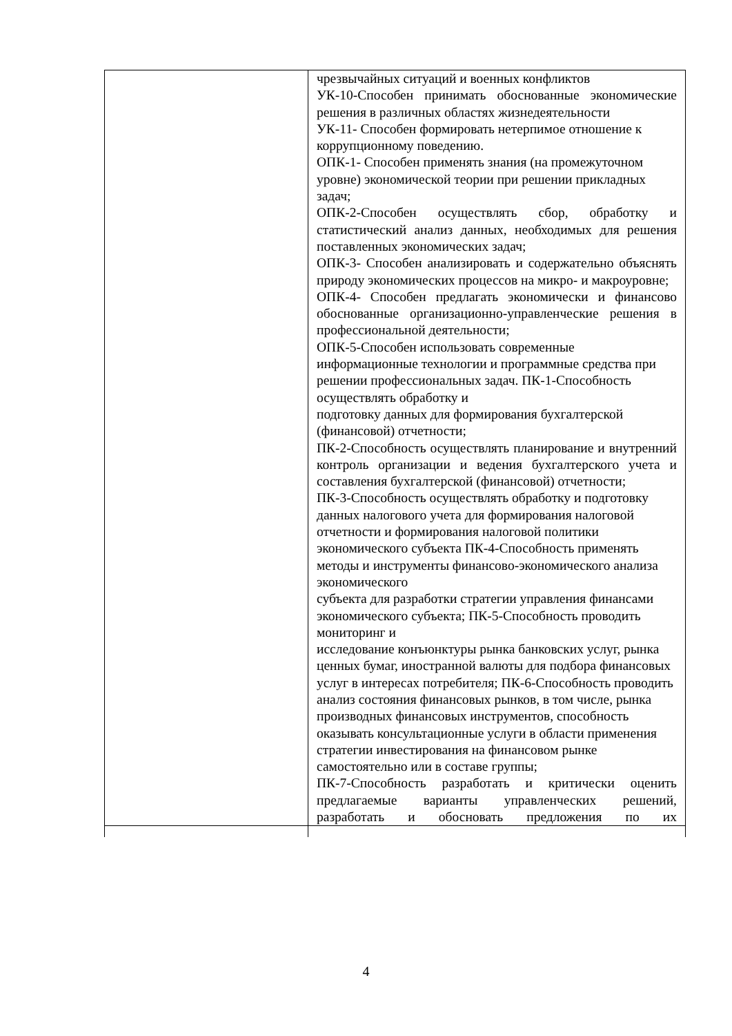| | чрезвычайных ситуаций и военных конфликтов УК-10-Способен принимать обоснованные экономические решения в различных областях жизнедеятельности УК-11- Способен формировать нетерпимое отношение к коррупционному поведению. ОПК-1- Способен применять знания (на промежуточном уровне) экономической теории при решении прикладных задач; ОПК-2-Способен осуществлять сбор, обработку и статистический анализ данных, необходимых для решения поставленных экономических задач; ОПК-3- Способен анализировать и содержательно объяснять природу экономических процессов на микро- и макроуровне; ОПК-4- Способен предлагать экономически и финансово обоснованные организационно-управленческие решения в профессиональной деятельности; ОПК-5-Способен использовать современные информационные технологии и программные средства при решении профессиональных задач. ПК-1-Способность осуществлять обработку и подготовку данных для формирования бухгалтерской (финансовой) отчетности; ПК-2-Способность осуществлять планирование и внутренний контроль организации и ведения бухгалтерского учета и составления бухгалтерской (финансовой) отчетности; ПК-3-Способность осуществлять обработку и подготовку данных налогового учета для формирования налоговой отчетности и формирования налоговой политики экономического субъекта ПК-4-Способность применять методы и инструменты финансово-экономического анализа экономического субъекта для разработки стратегии управления финансами экономического субъекта; ПК-5-Способность проводить мониторинг и исследование конъюнктуры рынка банковских услуг, рынка ценных бумаг, иностранной валюты для подбора финансовых услуг в интересах потребителя; ПК-6-Способность проводить анализ состояния финансовых рынков, в том числе, рынка производных финансовых инструментов, способность оказывать консультационные услуги в области применения стратегии инвестирования на финансовом рынке самостоятельно или в составе группы; ПК-7-Способность разработать и критически оценить предлагаемые варианты управленческих решений, разработать и обосновать предложения по их |
4